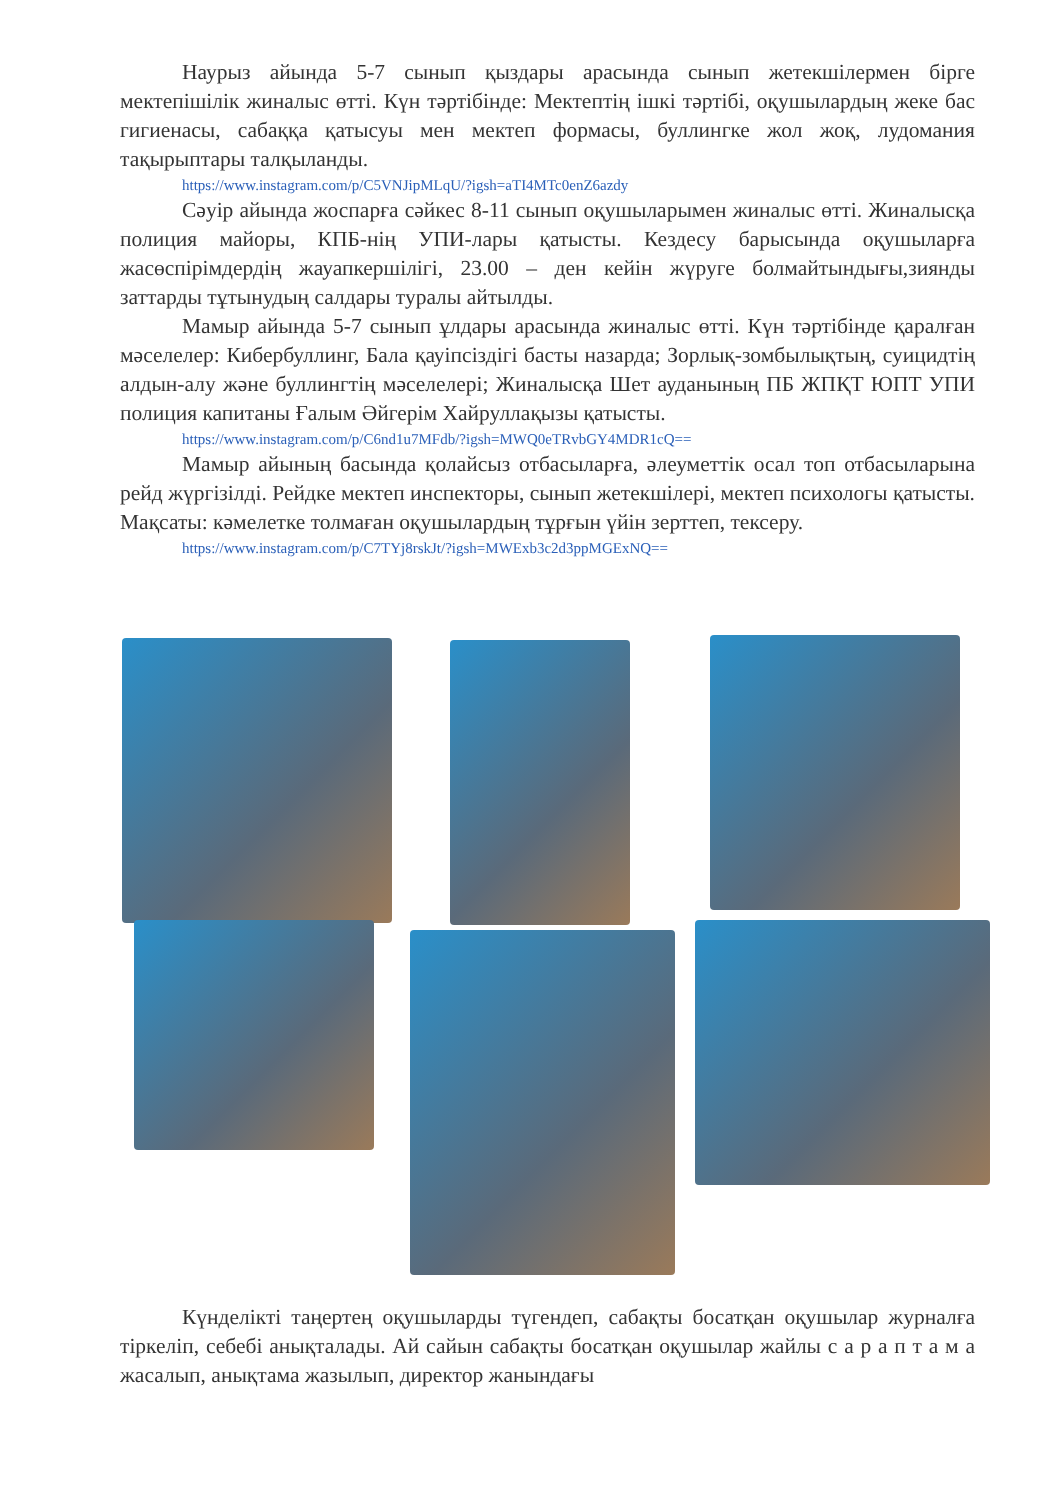Наурыз айында 5-7 сынып қыздары арасында сынып жетекшілермен бірге мектепішілік жиналыс өтті. Күн тәртібінде: Мектептің ішкі тәртібі, оқушылардың жеке бас гигиенасы, сабаққа қатысуы мен мектеп формасы, буллингке жол жоқ, лудомания тақырыптары талқыланды.
https://www.instagram.com/p/C5VNJipMLqU/?igsh=aTI4MTc0enZ6azdy
Сәуір айында жоспарға сәйкес 8-11 сынып оқушыларымен жиналыс өтті. Жиналысқа полиция майоры, КПБ-нің УПИ-лары қатысты. Кездесу барысында оқушыларға жасөспірімдердің жауапкершілігі, 23.00 – ден кейін жүруге болмайтындығы,зиянды заттарды тұтынудың салдары туралы айтылды.
Мамыр айында 5-7 сынып ұлдары арасында жиналыс өтті. Күн тәртібінде қаралған мәселелер: Кибербуллинг, Бала қауіпсіздігі басты назарда; Зорлық-зомбылықтың, суицидтің алдын-алу және буллингтің мәселелері; Жиналысқа Шет ауданының ПБ ЖПҚТ ЮПТ УПИ полиция капитаны Ғалым Әйгерім Хайруллақызы қатысты.
https://www.instagram.com/p/C6nd1u7MFdb/?igsh=MWQ0eTRvbGY4MDR1cQ==
Мамыр айының басында қолайсыз отбасыларға, әлеуметтік осал топ отбасыларына рейд жүргізілді. Рейдке мектеп инспекторы, сынып жетекшілері, мектеп психологы қатысты. Мақсаты: кәмелетке толмаған оқушылардың тұрғын үйін зерттеп, тексеру.
https://www.instagram.com/p/C7TYj8rskJt/?igsh=MWExb3c2d3ppMGExNQ==
Күнделікті таңертең оқушыларды түгендеп, сабақты босатқан оқушылар журналға тіркеліп, себебі анықталады. Ай сайын сабақты босатқан оқушылар жайлы с а р а п т а м а жасалып, анықтама жазылып, директор жанындағы